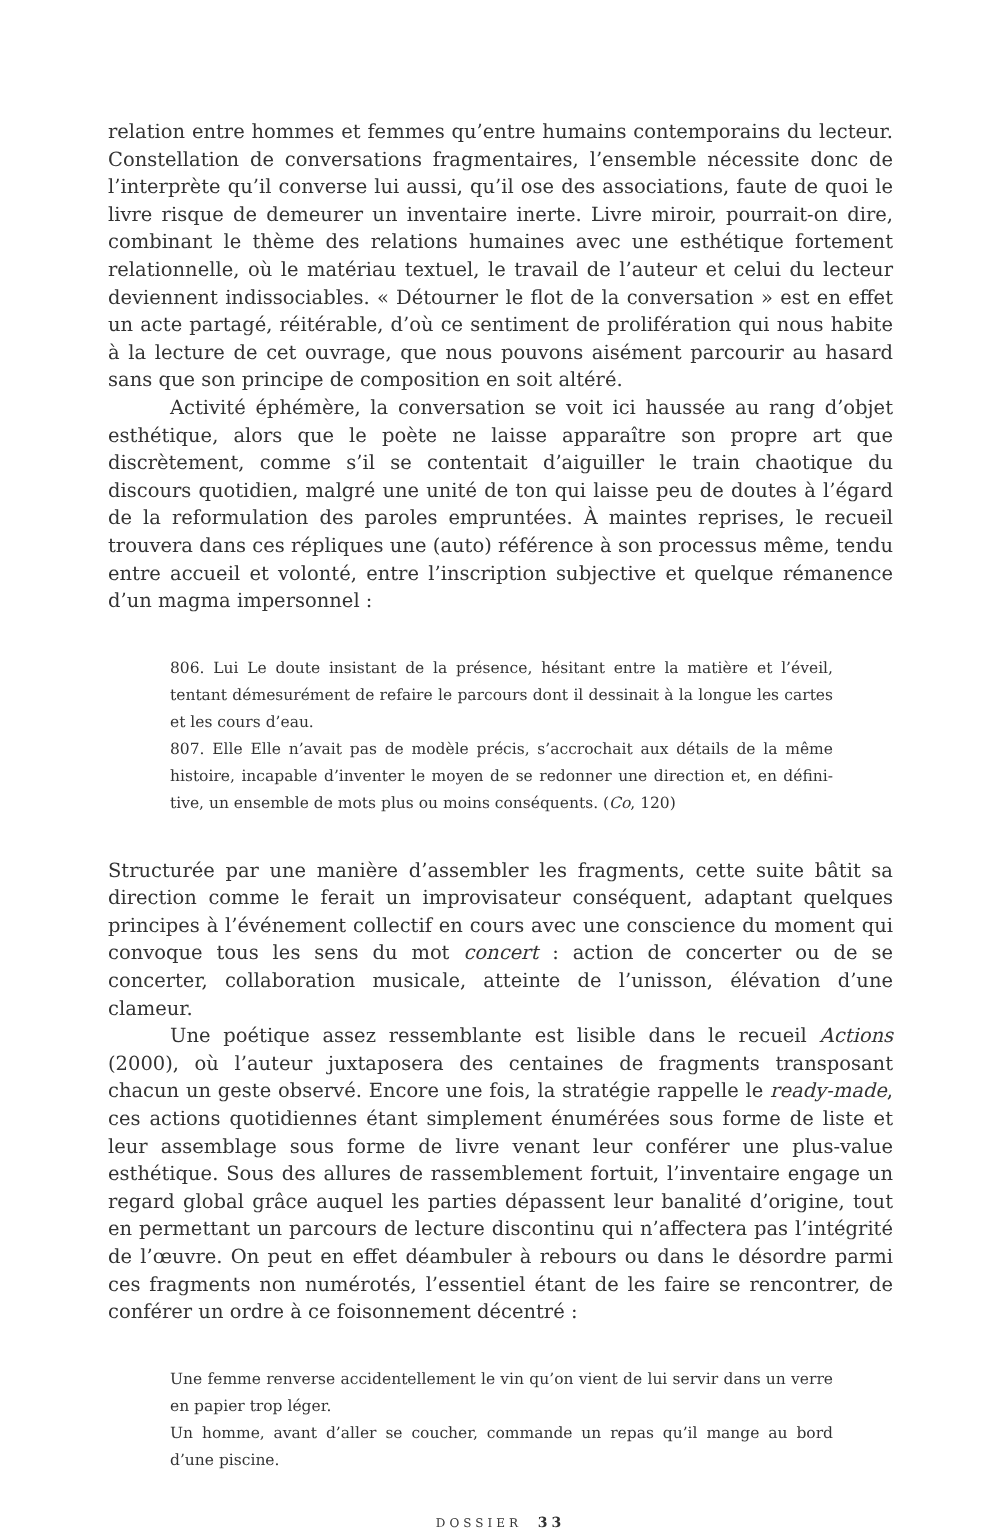relation entre hommes et femmes qu’entre humains contemporains du lecteur. Constellation de conversations fragmentaires, l’ensemble nécessite donc de l’interprète qu’il converse lui aussi, qu’il ose des associations, faute de quoi le livre risque de demeurer un inventaire inerte. Livre miroir, pourrait-on dire, combinant le thème des relations humaines avec une esthétique fortement relationnelle, où le matériau textuel, le travail de l’auteur et celui du lecteur deviennent indissociables. « Détourner le flot de la conversation » est en effet un acte partagé, réitérable, d’où ce sentiment de prolifération qui nous habite à la lecture de cet ouvrage, que nous pouvons aisément parcourir au hasard sans que son principe de composition en soit altéré.
Activité éphémère, la conversation se voit ici haussée au rang d’objet esthé­tique, alors que le poète ne laisse apparaître son propre art que discrètement, comme s’il se contentait d’aiguiller le train chaotique du discours quotidien, malgré une unité de ton qui laisse peu de doutes à l’égard de la reformulation des paroles em­pruntées. À maintes reprises, le recueil trouvera dans ces répliques une (auto) référence à son processus même, tendu entre accueil et volonté, entre l’inscription subjective et quelque rémanence d’un magma impersonnel :
806. Lui Le doute insistant de la présence, hésitant entre la matière et l’éveil, tentant démesurément de refaire le parcours dont il dessinait à la longue les cartes et les cours d’eau.
807. Elle Elle n’avait pas de modèle précis, s’accrochait aux détails de la même histoire, incapable d’inventer le moyen de se redonner une direction et, en défini­tive, un ensemble de mots plus ou moins conséquents. (Co, 120)
Structurée par une manière d’assembler les fragments, cette suite bâtit sa direction comme le ferait un improvisateur conséquent, adaptant quelques principes à l’évé­nement collectif en cours avec une conscience du moment qui convoque tous les sens du mot concert : action de concerter ou de se concerter, collaboration musicale, atteinte de l’unisson, élévation d’une clameur.
Une poétique assez ressemblante est lisible dans le recueil Actions (2000), où l’auteur juxtaposera des centaines de fragments transposant chacun un geste observé. Encore une fois, la stratégie rappelle le ready-made, ces actions quoti­diennes étant simplement énumérées sous forme de liste et leur assemblage sous forme de livre venant leur conférer une plus-value esthétique. Sous des allures de rassemblement fortuit, l’inventaire engage un regard global grâce auquel les parties dépassent leur banalité d’origine, tout en permettant un parcours de lecture dis­continu qui n’affectera pas l’intégrité de l’œuvre. On peut en effet déambuler à rebours ou dans le désordre parmi ces fragments non numérotés, l’essentiel étant de les faire se rencontrer, de conférer un ordre à ce foisonnement décentré :
Une femme renverse accidentellement le vin qu’on vient de lui servir dans un verre en papier trop léger.
Un homme, avant d’aller se coucher, commande un repas qu’il mange au bord d’une piscine.
DOSSIER 33